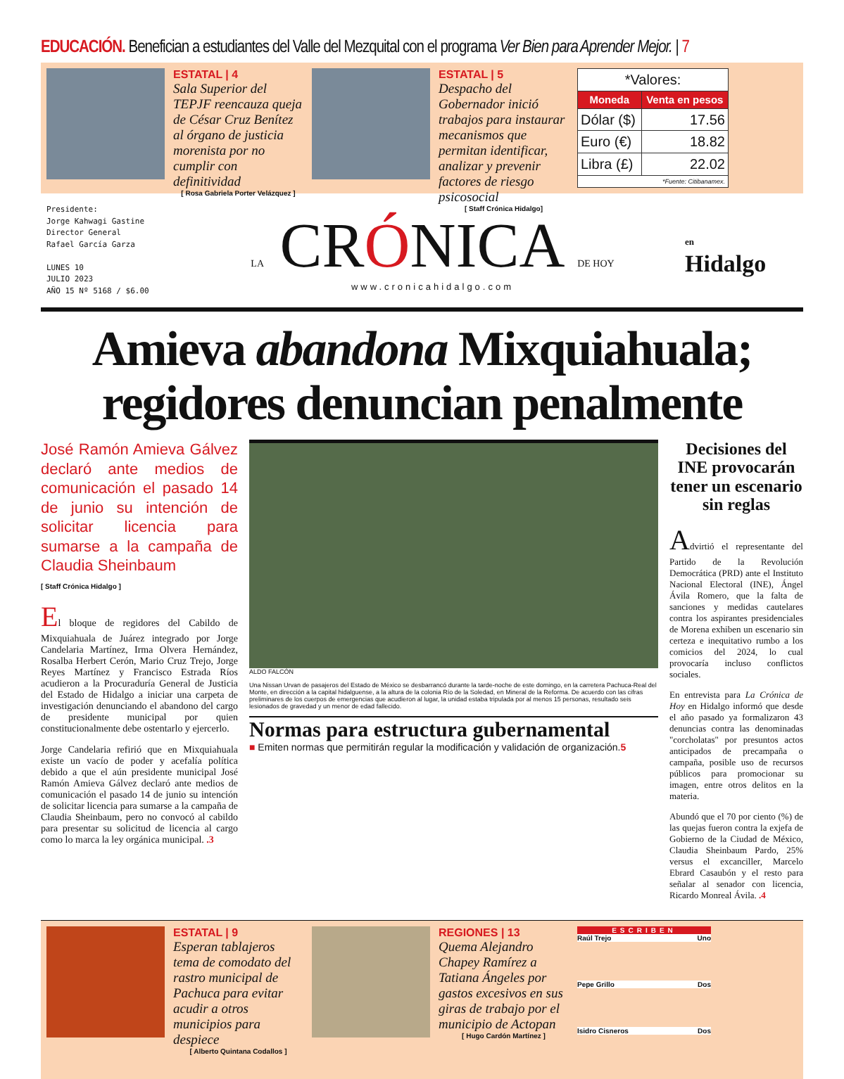EDUCACIÓN. Benefician a estudiantes del Valle del Mezquital con el programa Ver Bien para Aprender Mejor. | 7
ESTATAL | 4
Sala Superior del TEPJF reencauza queja de César Cruz Benítez al órgano de justicia morenista por no cumplir con definitividad
[ Rosa Gabriela Porter Velázquez ]
ESTATAL | 5
Despacho del Gobernador inició trabajos para instaurar mecanismos que permitan identificar, analizar y prevenir factores de riesgo psicosocial
[ Staff Crónica Hidalgo]
| *Valores: | |
| Moneda | Venta en pesos |
| Dólar ($) | 17.56 |
| Euro (€) | 18.82 |
| Libra (£) | 22.02 |
| *Fuente: Citibanamex. | |
Presidente:
Jorge Kahwagi Gastine
Director General
Rafael García Garza
LUNES 10
JULIO 2023
AÑO 15 Nº 5168 / $6.00
LA CRÓNICA DE HOY
www.cronicahidalgo.com
en
Hidalgo
Amieva abandona Mixquiahuala;
regidores denuncian penalmente
José Ramón Amieva Gálvez declaró ante medios de comunicación el pasado 14 de junio su intención de solicitar licencia para sumarse a la campaña de Claudia Sheinbaum
[ Staff Crónica Hidalgo ]
El bloque de regidores del Cabildo de Mixquiahuala de Juárez integrado por Jorge Candelaria Martínez, Irma Olvera Hernández, Rosalba Herbert Cerón, Mario Cruz Trejo, Jorge Reyes Martínez y Francisco Estrada Ríos acudieron a la Procuraduría General de Justicia del Estado de Hidalgo a iniciar una carpeta de investigación denunciando el abandono del cargo de presidente municipal por quien constitucionalmente debe ostentarlo y ejercerlo.
Jorge Candelaria refirió que en Mixquiahuala existe un vacío de poder y acefalía política debido a que el aún presidente municipal José Ramón Amieva Gálvez declaró ante medios de comunicación el pasado 14 de junio su intención de solicitar licencia para sumarse a la campaña de Claudia Sheinbaum, pero no convocó al cabildo para presentar su solicitud de licencia al cargo como lo marca la ley orgánica municipal. .3
ALDO FALCÓN
Una Nissan Urvan de pasajeros del Estado de México se desbarrancó durante la tarde-noche de este domingo, en la carretera Pachuca-Real del Monte, en dirección a la capital hidalguense, a la altura de la colonia Río de la Soledad, en Mineral de la Reforma. De acuerdo con las cifras preliminares de los cuerpos de emergencias que acudieron al lugar, la unidad estaba tripulada por al menos 15 personas, resultado seis lesionados de gravedad y un menor de edad fallecido.
Normas para estructura gubernamental
■ Emiten normas que permitirán regular la modificación y validación de organización.5
Decisiones del INE provocarán tener un escenario sin reglas
Advirtió el representante del Partido de la Revolución Democrática (PRD) ante el Instituto Nacional Electoral (INE), Ángel Ávila Romero, que la falta de sanciones y medidas cautelares contra los aspirantes presidenciales de Morena exhiben un escenario sin certeza e inequitativo rumbo a los comicios del 2024, lo cual provocaría incluso conflictos sociales.
En entrevista para La Crónica de Hoy en Hidalgo informó que desde el año pasado ya formalizaron 43 denuncias contra las denominadas "corcholatas" por presuntos actos anticipados de precampaña o campaña, posible uso de recursos públicos para promocionar su imagen, entre otros delitos en la materia.
Abundó que el 70 por ciento (%) de las quejas fueron contra la exjefa de Gobierno de la Ciudad de México, Claudia Sheinbaum Pardo, 25% versus el excanciller, Marcelo Ebrard Casaubón y el resto para señalar al senador con licencia, Ricardo Monreal Ávila. .4
ESTATAL | 9
Esperan tablajeros tema de comodato del rastro municipal de Pachuca para evitar acudir a otros municipios para despiece
[ Alberto Quintana Codallos ]
REGIONES | 13
Quema Alejandro Chapey Ramírez a Tatiana Ángeles por gastos excesivos en sus giras de trabajo por el municipio de Actopan
[ Hugo Cardón Martínez ]
ESCRIBEN
Raúl Trejo Uno
Pepe Grillo Dos
Isidro Cisneros Dos